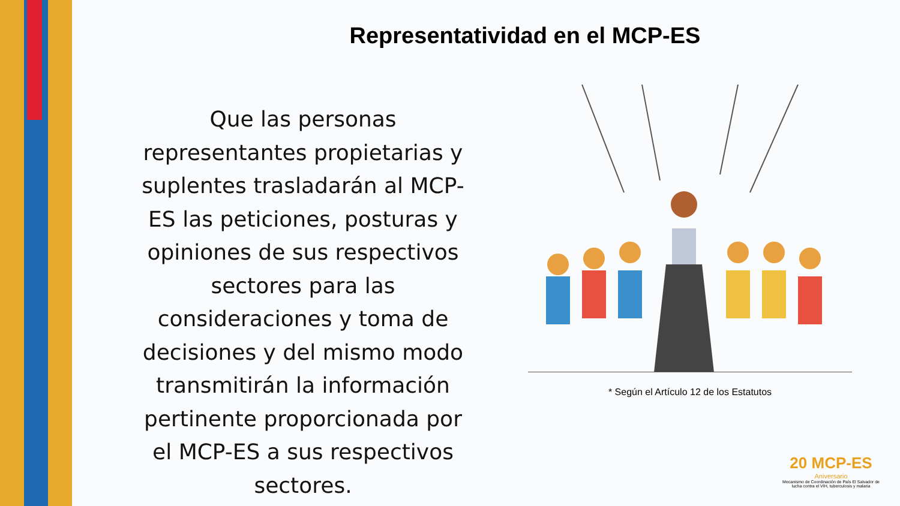Representatividad en el MCP-ES
Que las personas representantes propietarias y suplentes trasladarán al MCP-ES las peticiones, posturas y opiniones de sus respectivos sectores para las consideraciones y toma de decisiones y del mismo modo transmitirán la información pertinente proporcionada por el MCP-ES a sus respectivos sectores.
* Según el Artículo 12 de los Estatutos
20 MCP-ES
Aniversario
Mecanismo de Coordinación de País El Salvador de lucha contra el VIH, tuberculosis y malaria